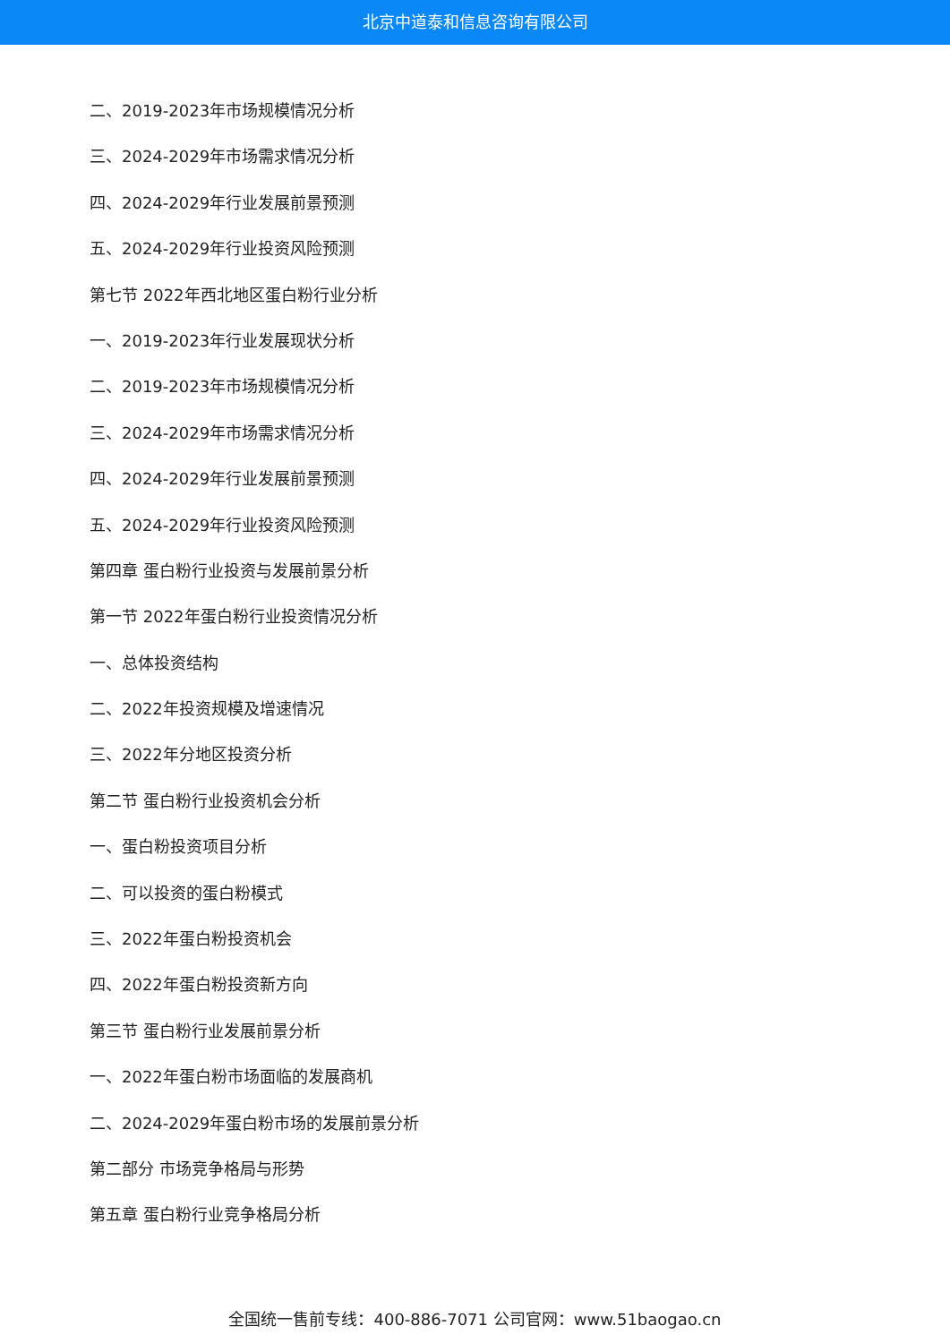北京中道泰和信息咨询有限公司
二、2019-2023年市场规模情况分析
三、2024-2029年市场需求情况分析
四、2024-2029年行业发展前景预测
五、2024-2029年行业投资风险预测
第七节 2022年西北地区蛋白粉行业分析
一、2019-2023年行业发展现状分析
二、2019-2023年市场规模情况分析
三、2024-2029年市场需求情况分析
四、2024-2029年行业发展前景预测
五、2024-2029年行业投资风险预测
第四章 蛋白粉行业投资与发展前景分析
第一节 2022年蛋白粉行业投资情况分析
一、总体投资结构
二、2022年投资规模及增速情况
三、2022年分地区投资分析
第二节 蛋白粉行业投资机会分析
一、蛋白粉投资项目分析
二、可以投资的蛋白粉模式
三、2022年蛋白粉投资机会
四、2022年蛋白粉投资新方向
第三节 蛋白粉行业发展前景分析
一、2022年蛋白粉市场面临的发展商机
二、2024-2029年蛋白粉市场的发展前景分析
第二部分 市场竞争格局与形势
第五章 蛋白粉行业竞争格局分析
全国统一售前专线：400-886-7071 公司官网：www.51baogao.cn